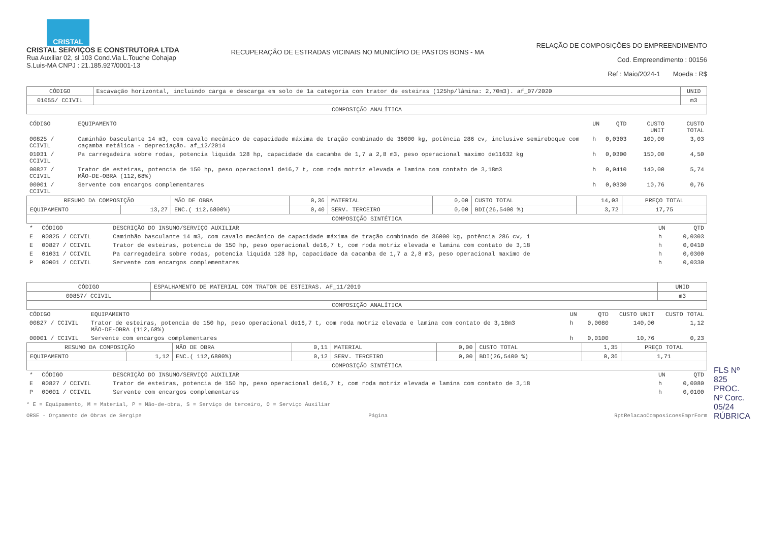CRISTAL
CRISTAL SERVIÇOS E CONSTRUTORA LTDA
Rua Auxiliar 02, sl 103 Cond.Via L.Touche Cohajap
S.Luis-MA CNPJ : 21.185.927/0001-13
RECUPERAÇÃO DE ESTRADAS VICINAIS NO MUNICÍPIO DE PASTOS BONS - MA
RELAÇÃO DE COMPOSIÇÕES DO EMPREENDIMENTO
Cod. Empreendimento : 00156
Ref : Maio/2024-1 Moeda : R$
| CÓDIGO | Escavação horizontal, incluindo carga e descarga em solo de 1a categoria com trator de esteiras (125hp/lâmina: 2,70m3). af_07/2020 | UNID |
| 01055/ CCIVIL | | m3 |
| COMPOSIÇÃO ANALÍTICA | | |
| CÓDIGO | EQUIPAMENTO | UN | QTD | CUSTO UNIT | CUSTO TOTAL |
| --- | --- | --- | --- | --- | --- |
| 00825 / CCIVIL | Caminhão basculante 14 m3, com cavalo mecânico de capacidade máxima de tração combinado de 36000 kg, potência 286 cv, inclusive semireboque com caçamba metálica - depreciação. af_12/2014 | h | 0,0303 | 100,00 | 3,03 |
| 01031 / CCIVIL | Pa carregadeira sobre rodas, potencia liquida 128 hp, capacidade da cacamba de 1,7 a 2,8 m3, peso operacional maximo de11632 kg | h | 0,0300 | 150,00 | 4,50 |
| 00827 / CCIVIL | Trator de esteiras, potencia de 150 hp, peso operacional de16,7 t, com roda motriz elevada e lamina com contato de 3,18m3 MÃO-DE-OBRA (112,68%) | h | 0,0410 | 140,00 | 5,74 |
| 00001 / CCIVIL | Servente com encargos complementares | h | 0,0330 | 10,76 | 0,76 |
| RESUMO DA COMPOSIÇÃO | | MÃO DE OBRA | 0,36 | MATERIAL | 0,00 | CUSTO TOTAL | 14,03 | PREÇO TOTAL |
| EQUIPAMENTO | 13,27 | ENC.( 112,6800%) | 0,40 | SERV. TERCEIRO | 0,00 | BDI(26,5400 %) | 3,72 | 17,75 |
| COMPOSIÇÃO SINTÉTICA | | | | | | | | |
| * | CÓDIGO | DESCRIÇÃO DO INSUMO/SERVIÇO AUXILIAR | UN | QTD |
| --- | --- | --- | --- | --- |
| E | 00825 / CCIVIL | Caminhão basculante 14 m3, com cavalo mecânico de capacidade máxima de tração combinado de 36000 kg, potência 286 cv, i | h | 0,0303 |
| E | 00827 / CCIVIL | Trator de esteiras, potencia de 150 hp, peso operacional de16,7 t, com roda motriz elevada e lamina com contato de 3,18 | h | 0,0410 |
| E | 01031 / CCIVIL | Pa carregadeira sobre rodas, potencia liquida 128 hp, capacidade da cacamba de 1,7 a 2,8 m3, peso operacional maximo de | h | 0,0300 |
| P | 00001 / CCIVIL | Servente com encargos complementares | h | 0,0330 |
| CÓDIGO | ESPALHAMENTO DE MATERIAL COM TRATOR DE ESTEIRAS. AF_11/2019 | UNID |
| 00857/ CCIVIL | | m3 |
| COMPOSIÇÃO ANALÍTICA | | |
| CÓDIGO | EQUIPAMENTO | UN | QTD | CUSTO UNIT | CUSTO TOTAL |
| --- | --- | --- | --- | --- | --- |
| 00827 / CCIVIL | Trator de esteiras, potencia de 150 hp, peso operacional de16,7 t, com roda motriz elevada e lamina com contato de 3,18m3 MÃO-DE-OBRA (112,68%) | h | 0,0080 | 140,00 | 1,12 |
| 00001 / CCIVIL | Servente com encargos complementares | h | 0,0100 | 10,76 | 0,23 |
| RESUMO DA COMPOSIÇÃO | | MÃO DE OBRA | 0,11 | MATERIAL | 0,00 | CUSTO TOTAL | 1,35 | PREÇO TOTAL |
| EQUIPAMENTO | 1,12 | ENC.( 112,6800%) | 0,12 | SERV. TERCEIRO | 0,00 | BDI(26,5400 %) | 0,36 | 1,71 |
| COMPOSIÇÃO SINTÉTICA | | | | | | | | |
| * | CÓDIGO | DESCRIÇÃO DO INSUMO/SERVIÇO AUXILIAR | UN | QTD |
| --- | --- | --- | --- | --- |
| E | 00827 / CCIVIL | Trator de esteiras, potencia de 150 hp, peso operacional de16,7 t, com roda motriz elevada e lamina com contato de 3,18 | h | 0,0080 |
| P | 00001 / CCIVIL | Servente com encargos complementares | h | 0,0100 |
* E = Equipamento, M = Material, P = Mão-de-obra, S = Serviço de terceiro, O = Serviço Auxiliar
ORSE - Orçamento de Obras de Sergipe Página RptRelacaoComposicoesEmprForm
FLS Nº 825
PROC. Nº Corc. 05/24
RÚBRICA